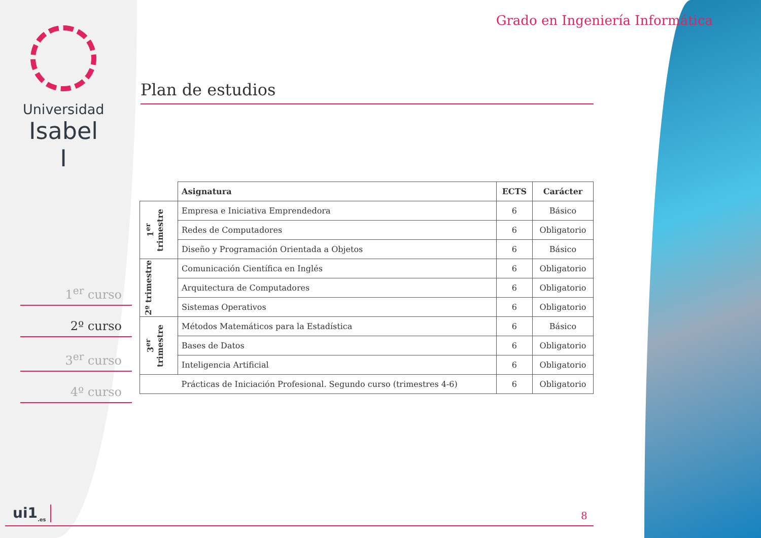Universidad
Isabel I
Grado en Ingeniería Informática
Plan de estudios
1<sup>er</sup> curso
2º curso
3<sup>er</sup> curso
4º curso
| | Asignatura | ECTS | Carácter |
| --- | --- | --- | --- |
| 1<sup>er</sup> trimestre | Empresa e Iniciativa Emprendedora | 6 | Básico |
| | Redes de Computadores | 6 | Obligatorio |
| | Diseño y Programación Orientada a Objetos | 6 | Básico |
| 2º trimestre | Comunicación Científica en Inglés | 6 | Obligatorio |
| | Arquitectura de Computadores | 6 | Obligatorio |
| | Sistemas Operativos | 6 | Obligatorio |
| 3<sup>er</sup> trimestre | Métodos Matemáticos para la Estadística | 6 | Básico |
| | Bases de Datos | 6 | Obligatorio |
| | Inteligencia Artificial | 6 | Obligatorio |
| | Prácticas de Iniciación Profesional. Segundo curso (trimestres 4-6) | 6 | Obligatorio |
ui1<sub>.es</sub> 8